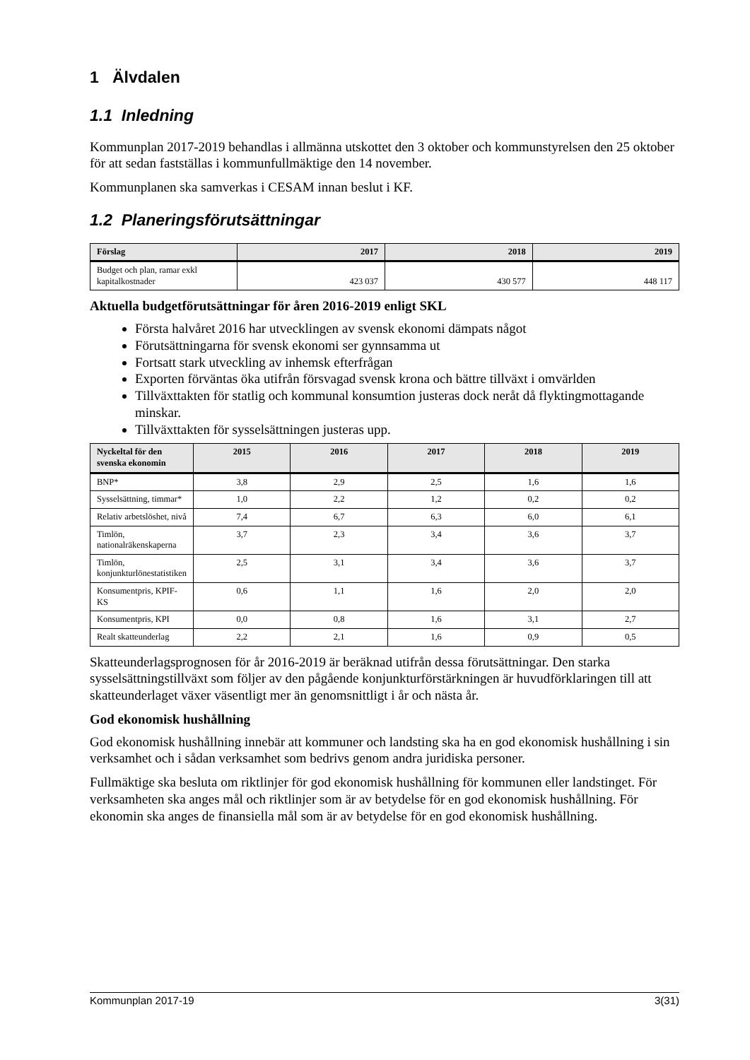1 Älvdalen
1.1 Inledning
Kommunplan 2017-2019 behandlas i allmänna utskottet den 3 oktober och kommunstyrelsen den 25 oktober för att sedan fastställas i kommunfullmäktige den 14 november.
Kommunplanen ska samverkas i CESAM innan beslut i KF.
1.2 Planeringsförutsättningar
| Förslag | 2017 | 2018 | 2019 |
| --- | --- | --- | --- |
| Budget och plan, ramar exkl kapitalkostnader | 423 037 | 430 577 | 448 117 |
Aktuella budgetförutsättningar för åren 2016-2019 enligt SKL
Första halvåret 2016 har utvecklingen av svensk ekonomi dämpats något
Förutsättningarna för svensk ekonomi ser gynnsamma ut
Fortsatt stark utveckling av inhemsk efterfrågan
Exporten förväntas öka utifrån försvagad svensk krona och bättre tillväxt i omvärlden
Tillväxttakten för statlig och kommunal konsumtion justeras dock neråt då flyktingmottagande minskar.
Tillväxttakten för sysselsättningen justeras upp.
| Nyckeltal för den svenska ekonomin | 2015 | 2016 | 2017 | 2018 | 2019 |
| --- | --- | --- | --- | --- | --- |
| BNP* | 3,8 | 2,9 | 2,5 | 1,6 | 1,6 |
| Sysselsättning, timmar* | 1,0 | 2,2 | 1,2 | 0,2 | 0,2 |
| Relativ arbetslöshet, nivå | 7,4 | 6,7 | 6,3 | 6,0 | 6,1 |
| Timlön, nationalräkenskaperna | 3,7 | 2,3 | 3,4 | 3,6 | 3,7 |
| Timlön, konjunkturlönestatistiken | 2,5 | 3,1 | 3,4 | 3,6 | 3,7 |
| Konsumentpris, KPIF-KS | 0,6 | 1,1 | 1,6 | 2,0 | 2,0 |
| Konsumentpris, KPI | 0,0 | 0,8 | 1,6 | 3,1 | 2,7 |
| Realt skatteunderlag | 2,2 | 2,1 | 1,6 | 0,9 | 0,5 |
Skatteunderlagsprognosen för år 2016-2019 är beräknad utifrån dessa förutsättningar. Den starka sysselsättningstillväxt som följer av den pågående konjunkturförstärkningen är huvudförklaringen till att skatteunderlaget växer väsentligt mer än genomsnittligt i år och nästa år.
God ekonomisk hushållning
God ekonomisk hushållning innebär att kommuner och landsting ska ha en god ekonomisk hushållning i sin verksamhet och i sådan verksamhet som bedrivs genom andra juridiska personer.
Fullmäktige ska besluta om riktlinjer för god ekonomisk hushållning för kommunen eller landstinget. För verksamheten ska anges mål och riktlinjer som är av betydelse för en god ekonomisk hushållning. För ekonomin ska anges de finansiella mål som är av betydelse för en god ekonomisk hushållning.
Kommunplan 2017-19 3(31)